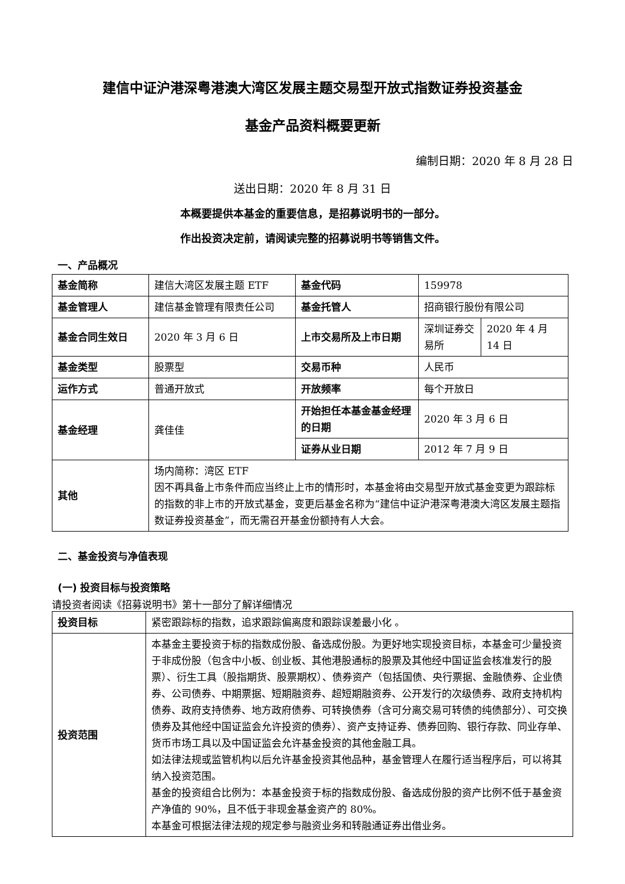建信中证沪港深粤港澳大湾区发展主题交易型开放式指数证券投资基金
基金产品资料概要更新
编制日期：2020 年 8 月 28 日
送出日期：2020 年 8 月 31 日
本概要提供本基金的重要信息，是招募说明书的一部分。
作出投资决定前，请阅读完整的招募说明书等销售文件。
一、产品概况
| 基金简称 | 建信大湾区发展主题 ETF | 基金代码 | 159978 | |
| 基金管理人 | 建信基金管理有限责任公司 | 基金托管人 | 招商银行股份有限公司 | |
| 基金合同生效日 | 2020 年 3 月 6 日 | 上市交易所及上市日期 | 深圳证券交易所 | 2020 年 4 月 14 日 |
| 基金类型 | 股票型 | 交易币种 | 人民币 | |
| 运作方式 | 普通开放式 | 开放频率 | 每个开放日 | |
| 基金经理 | 龚佳佳 | 开始担任本基金基金经理的日期 | 2020 年 3 月 6 日 | |
| | | 证券从业日期 | 2012 年 7 月 9 日 | |
| 其他 | 场内简称：湾区 ETF 因不再具备上市条件而应当终止上市的情形时，本基金将由交易型开放式基金变更为跟踪标的指数的非上市的开放式基金，变更后基金名称为“建信中证沪港深粤港澳大湾区发展主题指数证券投资基金”，而无需召开基金份额持有人大会。 | | | |
二、基金投资与净值表现
(一) 投资目标与投资策略
请投资者阅读《招募说明书》第十一部分了解详细情况
| 投资目标 | 紧密跟踪标的指数，追求跟踪偏离度和跟踪误差最小化 。 |
| 投资范围 | 本基金主要投资于标的指数成份股、备选成份股。为更好地实现投资目标，本基金可少量投资于非成份股（包含中小板、创业板、其他港股通标的股票及其他经中国证监会核准发行的股票）、衍生工具（股指期货、股票期权）、债券资产（包括国债、央行票据、金融债券、企业债券、公司债券、中期票据、短期融资券、超短期融资券、公开发行的次级债券、政府支持机构债券、政府支持债券、地方政府债券、可转换债券（含可分离交易可转债的纯债部分）、可交换债券及其他经中国证监会允许投资的债券）、资产支持证券、债券回购、银行存款、同业存单、货币市场工具以及中国证监会允许基金投资的其他金融工具。 如法律法规或监管机构以后允许基金投资其他品种，基金管理人在履行适当程序后，可以将其纳入投资范围。 基金的投资组合比例为：本基金投资于标的指数成份股、备选成份股的资产比例不低于基金资产净值的 90%，且不低于非现金基金资产的 80%。 本基金可根据法律法规的规定参与融资业务和转融通证券出借业务。 |